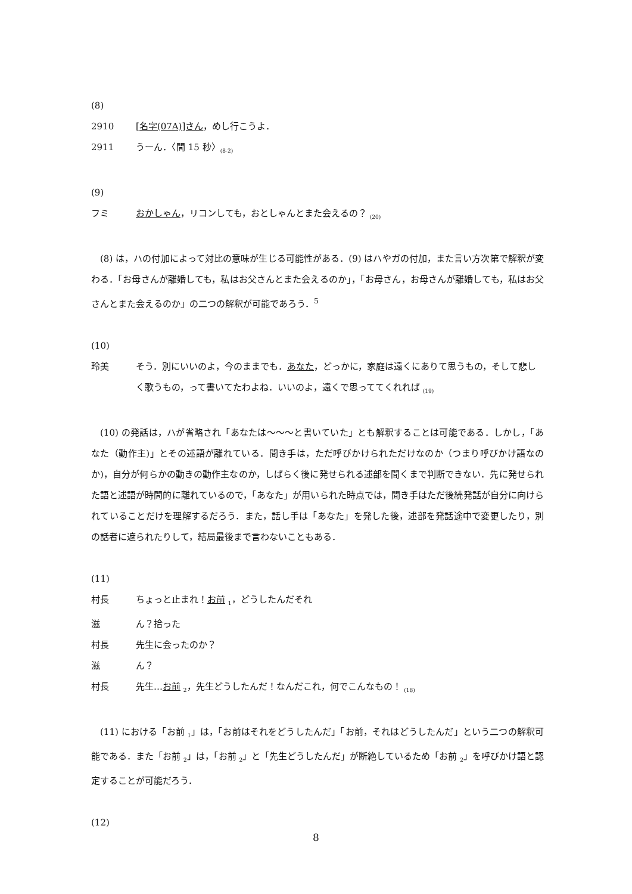(8)
2910 [名字(07A)]さん，めし行こうよ．
2911 うーん．〈間 15 秒〉<sub>(8-2)</sub>
(9)
フミ おかしゃん，リコンしても，おとしゃんとまた会えるの？ <sub>(20)</sub>
(8) は，ハの付加によって対比の意味が生じる可能性がある．(9) はハやガの付加，また言い方次第で解釈が変わる．「お母さんが離婚しても，私はお父さんとまた会えるのか」，「お母さん，お母さんが離婚しても，私はお父さんとまた会えるのか」の二つの解釈が可能であろう．<sup>5</sup>
(10)
玲美 そう．別にいいのよ，今のままでも．あなた，どっかに，家庭は遠くにありて思うもの，そして悲しく歌うもの，って書いてたわよね．いいのよ，遠くで思っててくれれば <sub>(19)</sub>
(10) の発話は，ハが省略され「あなたは〜〜〜と書いていた」とも解釈することは可能である．しかし，「あなた（動作主)」とその述語が離れている．聞き手は，ただ呼びかけられただけなのか（つまり呼びかけ語なのか)，自分が何らかの動きの動作主なのか，しばらく後に発せられる述部を聞くまで判断できない．先に発せられた語と述語が時間的に離れているので，「あなた」が用いられた時点では，聞き手はただ後続発話が自分に向けられていることだけを理解するだろう．また，話し手は「あなた」を発した後，述部を発話途中で変更したり，別の話者に遮られたりして，結局最後まで言わないこともある．
(11)
村長 ちょっと止まれ！お前 <sub>1</sub>，どうしたんだそれ
滋 ん？拾った
村長 先生に会ったのか？
滋 ん？
村長 先生…お前 <sub>2</sub>，先生どうしたんだ！なんだこれ，何でこんなもの！ <sub>(18)</sub>
(11) における「お前 <sub>1</sub>」は，「お前はそれをどうしたんだ」「お前，それはどうしたんだ」という二つの解釈可能である．また「お前 <sub>2</sub>」は，「お前 <sub>2</sub>」と「先生どうしたんだ」が断絶しているため「お前 <sub>2</sub>」を呼びかけ語と認定することが可能だろう．
(12)
8